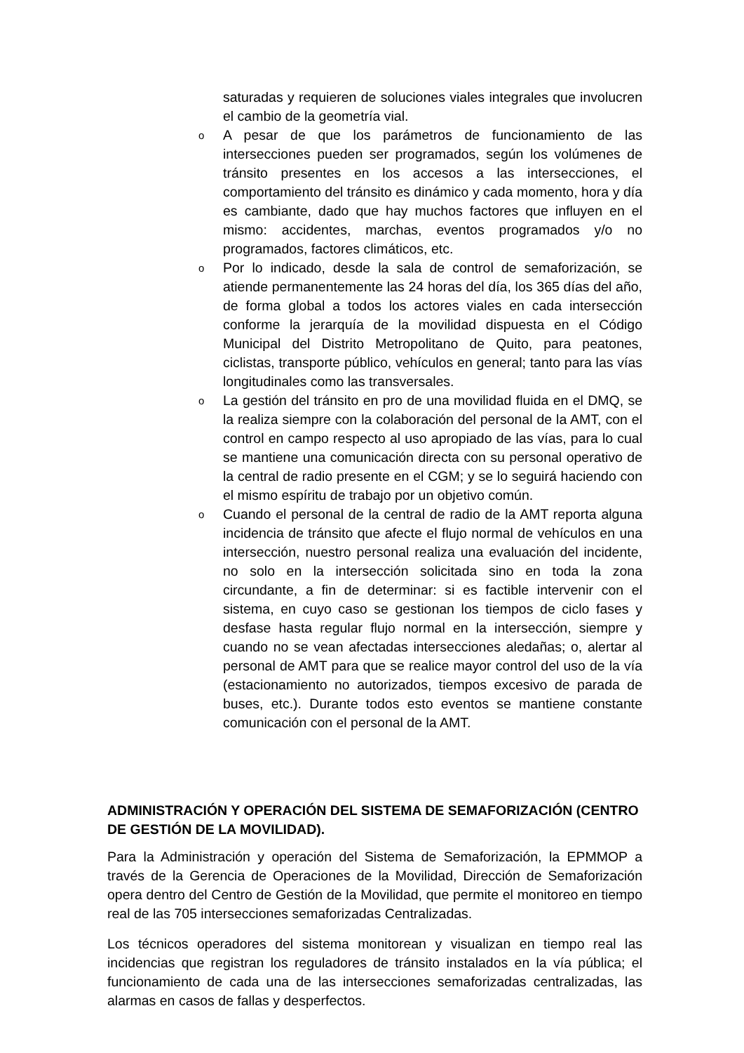saturadas y requieren de soluciones viales integrales que involucren el cambio de la geometría vial.
o A pesar de que los parámetros de funcionamiento de las intersecciones pueden ser programados, según los volúmenes de tránsito presentes en los accesos a las intersecciones, el comportamiento del tránsito es dinámico y cada momento, hora y día es cambiante, dado que hay muchos factores que influyen en el mismo: accidentes, marchas, eventos programados y/o no programados, factores climáticos, etc.
o Por lo indicado, desde la sala de control de semaforización, se atiende permanentemente las 24 horas del día, los 365 días del año, de forma global a todos los actores viales en cada intersección conforme la jerarquía de la movilidad dispuesta en el Código Municipal del Distrito Metropolitano de Quito, para peatones, ciclistas, transporte público, vehículos en general; tanto para las vías longitudinales como las transversales.
o La gestión del tránsito en pro de una movilidad fluida en el DMQ, se la realiza siempre con la colaboración del personal de la AMT, con el control en campo respecto al uso apropiado de las vías, para lo cual se mantiene una comunicación directa con su personal operativo de la central de radio presente en el CGM; y se lo seguirá haciendo con el mismo espíritu de trabajo por un objetivo común.
o Cuando el personal de la central de radio de la AMT reporta alguna incidencia de tránsito que afecte el flujo normal de vehículos en una intersección, nuestro personal realiza una evaluación del incidente, no solo en la intersección solicitada sino en toda la zona circundante, a fin de determinar: si es factible intervenir con el sistema, en cuyo caso se gestionan los tiempos de ciclo fases y desfase hasta regular flujo normal en la intersección, siempre y cuando no se vean afectadas intersecciones aledañas; o, alertar al personal de AMT para que se realice mayor control del uso de la vía (estacionamiento no autorizados, tiempos excesivo de parada de buses, etc.). Durante todos esto eventos se mantiene constante comunicación con el personal de la AMT.
ADMINISTRACIÓN Y OPERACIÓN DEL SISTEMA DE SEMAFORIZACIÓN (CENTRO DE GESTIÓN DE LA MOVILIDAD).
Para la Administración y operación del Sistema de Semaforización, la EPMMOP a través de la Gerencia de Operaciones de la Movilidad, Dirección de Semaforización opera dentro del Centro de Gestión de la Movilidad, que permite el monitoreo en tiempo real de las 705 intersecciones semaforizadas Centralizadas.
Los técnicos operadores del sistema monitorean y visualizan en tiempo real las incidencias que registran los reguladores de tránsito instalados en la vía pública; el funcionamiento de cada una de las intersecciones semaforizadas centralizadas, las alarmas en casos de fallas y desperfectos.